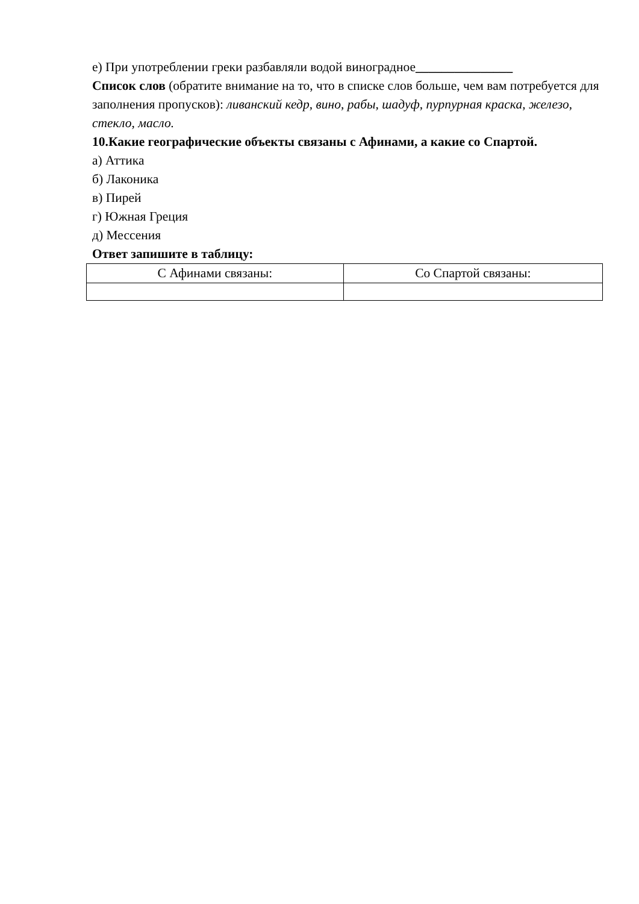е) При употреблении греки разбавляли водой виноградное_______________
Список слов (обратите внимание на то, что в списке слов больше, чем вам потребуется для заполнения пропусков): ливанский кедр, вино, рабы, шадуф, пурпурная краска, железо, стекло, масло.
10.Какие географические объекты связаны с Афинами, а какие со Спартой.
а) Аттика
б) Лаконика
в) Пирей
г) Южная Греция
д) Мессения
Ответ запишите в таблицу:
| С Афинами связаны: | Со Спартой связаны: |
| --- | --- |